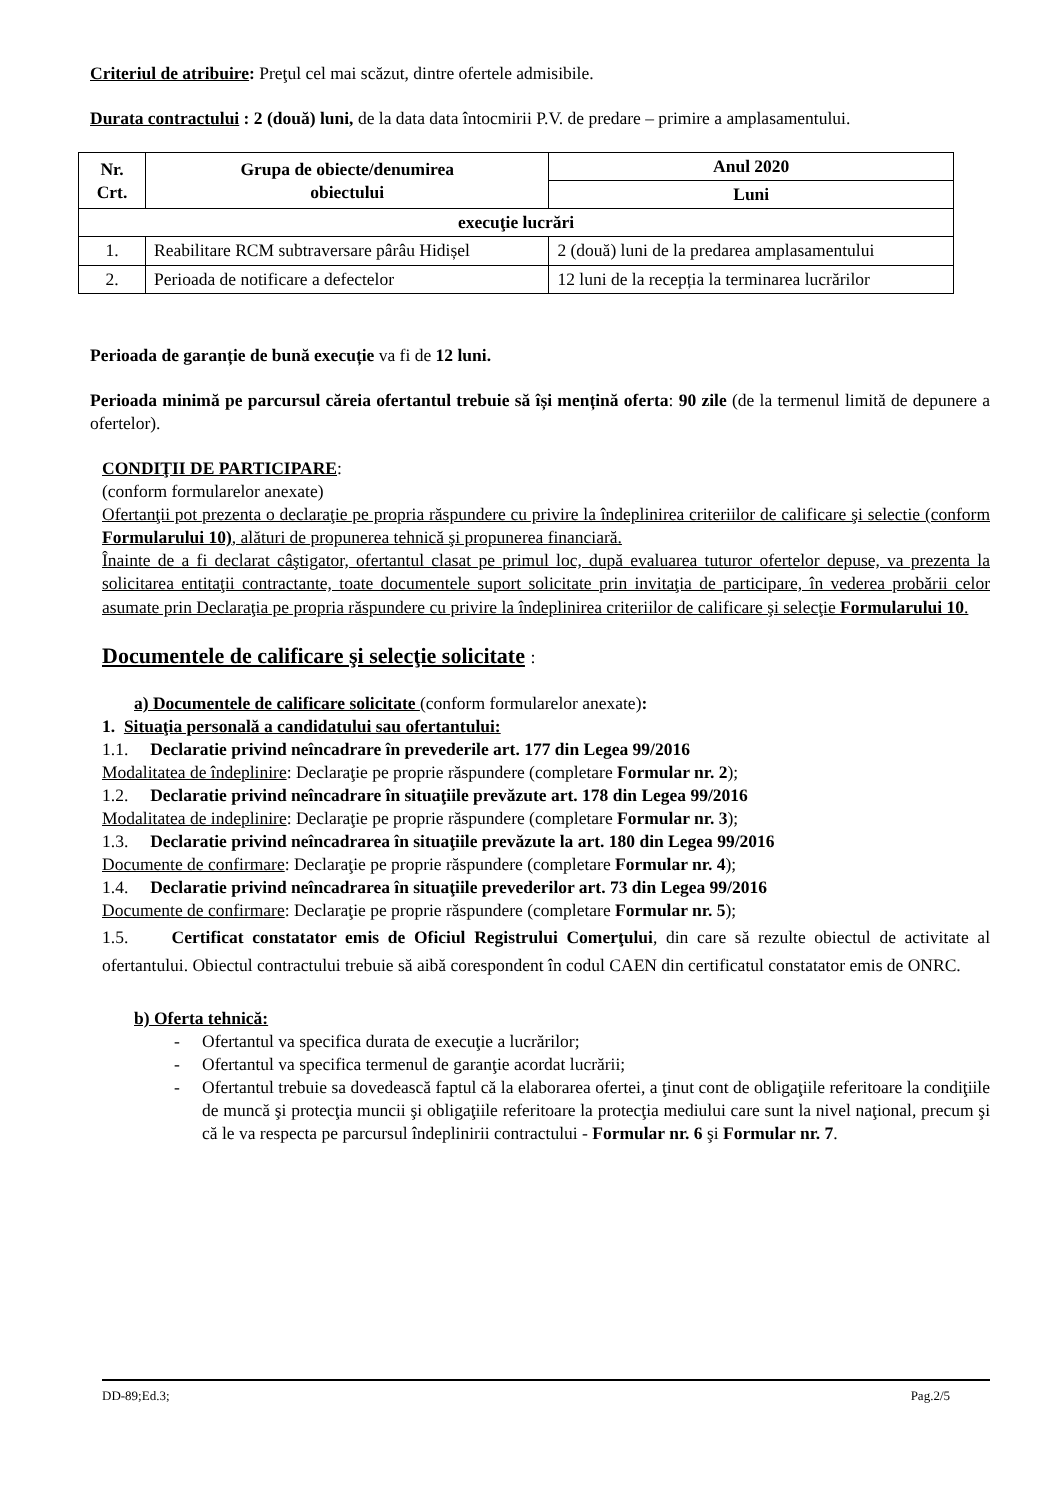Criteriul de atribuire: Preţul cel mai scăzut, dintre ofertele admisibile.
Durata contractului : 2 (două) luni, de la data data întocmirii P.V. de predare – primire a amplasamentului.
| Nr. Crt. | Grupa de obiecte/denumirea obiectului | Anul 2020 |
| --- | --- | --- |
| | | Luni |
| execuţie lucrări | | |
| 1. | Reabilitare RCM subtraversare pârâu Hidișel | 2 (două) luni de la predarea amplasamentului |
| 2. | Perioada de notificare a defectelor | 12 luni de la recepția la terminarea lucrărilor |
Perioada de garanție de bună execuție va fi de 12 luni.
Perioada minimă pe parcursul căreia ofertantul trebuie să își mențină oferta: 90 zile (de la termenul limită de depunere a ofertelor).
CONDIŢII DE PARTICIPARE:
(conform formularelor anexate)
Ofertanţii pot prezenta o declaraţie pe propria răspundere cu privire la îndeplinirea criteriilor de calificare şi selectie (conform Formularului 10), alături de propunerea tehnică şi propunerea financiară.
Înainte de a fi declarat câştigator, ofertantul clasat pe primul loc, după evaluarea tuturor ofertelor depuse, va prezenta la solicitarea entitaţii contractante, toate documentele suport solicitate prin invitaţia de participare, în vederea probării celor asumate prin Declaraţia pe propria răspundere cu privire la îndeplinirea criteriilor de calificare şi selecţie Formularului 10.
Documentele de calificare şi selecţie solicitate :
a) Documentele de calificare solicitate (conform formularelor anexate):
1. Situaţia personală a candidatului sau ofertantului:
1.1. Declaratie privind neîncadrare în prevederile art. 177 din Legea 99/2016
Modalitatea de îndeplinire: Declaraţie pe proprie răspundere (completare Formular nr. 2);
1.2. Declaratie privind neîncadrare în situaţiile prevăzute art. 178 din Legea 99/2016
Modalitatea de indeplinire: Declaraţie pe proprie răspundere (completare Formular nr. 3);
1.3. Declaratie privind neîncadrarea în situaţiile prevăzute la art. 180 din Legea 99/2016
Documente de confirmare: Declaraţie pe proprie răspundere (completare Formular nr. 4);
1.4. Declaratie privind neîncadrarea în situaţiile prevederilor art. 73 din Legea 99/2016
Documente de confirmare: Declaraţie pe proprie răspundere (completare Formular nr. 5);
1.5. Certificat constatator emis de Oficiul Registrului Comerţului, din care să rezulte obiectul de activitate al ofertantului. Obiectul contractului trebuie să aibă corespondent în codul CAEN din certificatul constatator emis de ONRC.
b) Oferta tehnică:
- Ofertantul va specifica durata de execuţie a lucrărilor;
- Ofertantul va specifica termenul de garanţie acordat lucrării;
- Ofertantul trebuie sa dovedească faptul că la elaborarea ofertei, a ţinut cont de obligaţiile referitoare la condiţiile de muncă şi protecţia muncii şi obligaţiile referitoare la protecţia mediului care sunt la nivel naţional, precum şi că le va respecta pe parcursul îndeplinirii contractului - Formular nr. 6 şi Formular nr. 7.
DD-89;Ed.3; Pag.2/5